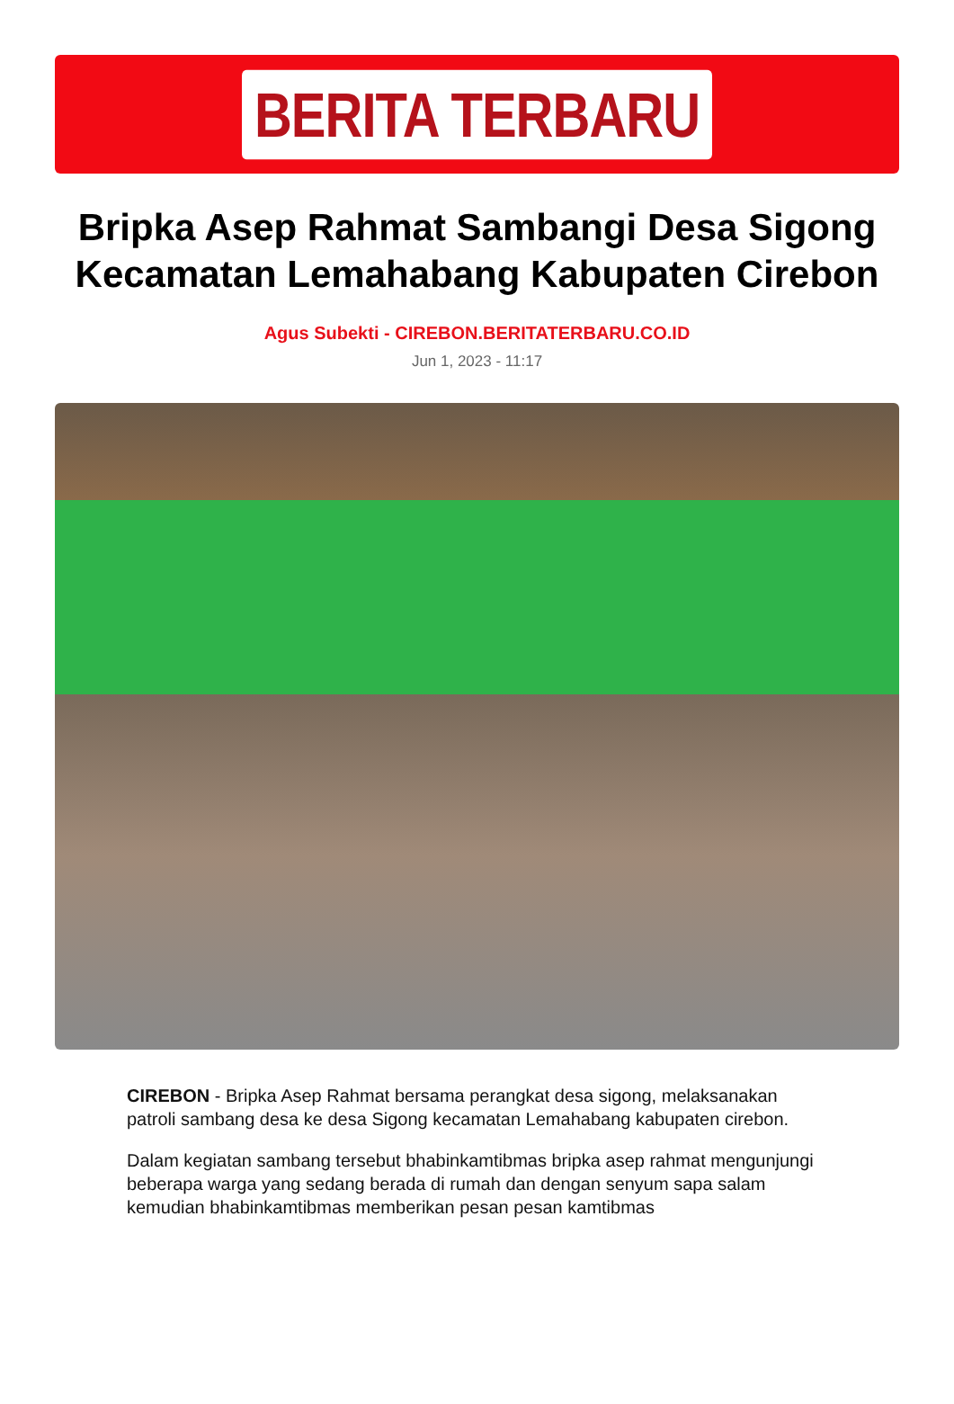BERITA TERBARU
Bripka Asep Rahmat Sambangi Desa Sigong Kecamatan Lemahabang Kabupaten Cirebon
Agus Subekti - CIREBON.BERITATERBARU.CO.ID
Jun 1, 2023 - 11:17
CIREBON - Bripka Asep Rahmat bersama perangkat desa sigong, melaksanakan patroli sambang desa ke desa Sigong kecamatan Lemahabang kabupaten cirebon.
Dalam kegiatan sambang tersebut bhabinkamtibmas bripka asep rahmat mengunjungi beberapa warga yang sedang berada di rumah dan dengan senyum sapa salam kemudian bhabinkamtibmas memberikan pesan pesan kamtibmas